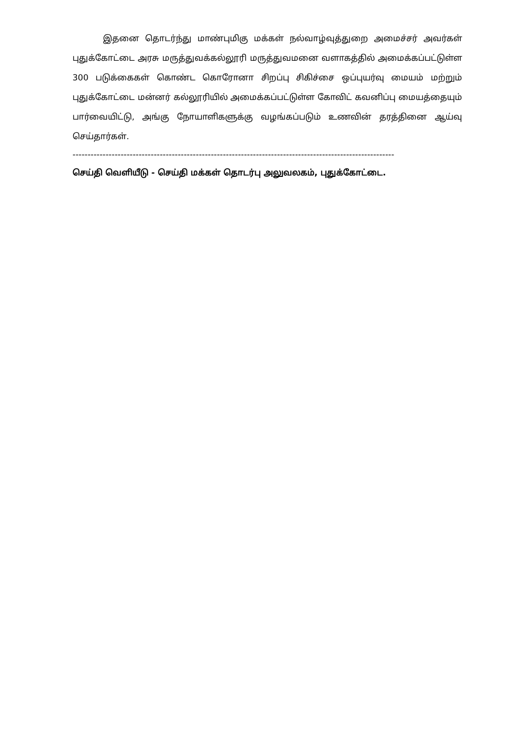இதனை தொடர்ந்து மாண்புமிகு மக்கள் நல்வாழ்வுத்துறை அமைச்சர் அவர்கள் புதுக்கோட்டை அரசு மருத்துவக்கல்லூரி மருத்துவமனை வளாகத்தில் அமைக்கப்பட்டுள்ள 300 படுக்கைகள் கொண்ட கொரோனா சிறப்பு சிகிச்சை ஒப்புயர்வு மையம் மற்றும் புதுக்கோட்டை மன்னர் கல்லூரியில் அமைக்கப்பட்டுள்ள கோவிட் கவனிப்பு மையத்தையும் பார்வையிட்டு, அங்கு நோயாளிகளுக்கு வழங்கப்படும் உணவின் தரத்தினை ஆய்வு செய்தார்கள்.
-----------------------------------------------------------------------------------------------------------
செய்தி வெளியீடு - செய்தி மக்கள் தொடர்பு அலுவலகம், புதுக்கோட்டை.